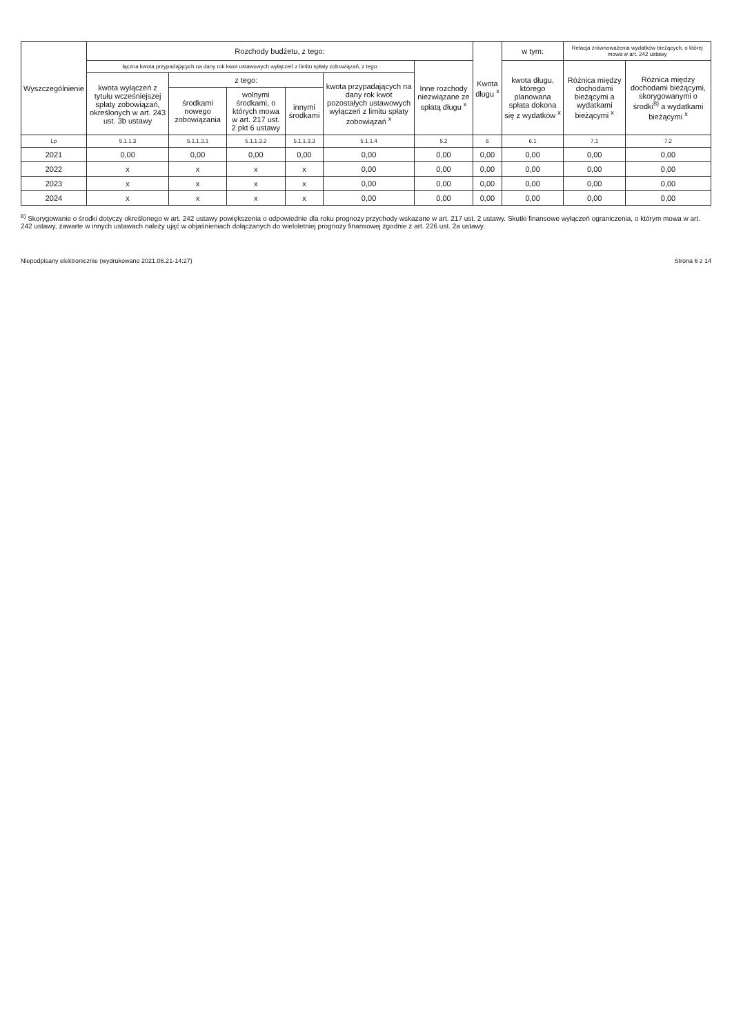| Wyszczególnienie | Rozchody budżetu, z tego: | | | | | | Kwota długu <sup>x</sup> | w tym: | Relacja zrównoważenia wydatków bieżących, o której mowa w art. 242 ustawy | |
| --- | --- | --- | --- | --- | --- | --- | --- | --- | --- | --- |
| | łączna kwota przypadających na dany rok kwot ustawowych wyłączeń z limitu spłaty zobowiązań, z tego: | | | | | Inne rozchody niezwiązane ze spłatą długu <sup>x</sup> | | kwota długu, którego planowana spłata dokona się z wydatków <sup>x</sup> | Różnica między dochodami bieżącymi a wydatkami bieżącymi <sup>x</sup> | Różnica między dochodami bieżącymi, skorygowanymi o środki<sup>8)</sup> a wydatkami bieżącymi <sup>x</sup> |
| | kwota wyłączeń z tytułu wcześniejszej spłaty zobowiązań, określonych w art. 243 ust. 3b ustawy | z tego: | | | kwota przypadających na dany rok kwot pozostałych ustawowych wyłączeń z limitu spłaty zobowiązań <sup>x</sup> | | | | | |
| | | środkami nowego zobowiązania | wolnymi środkami, o których mowa w art. 217 ust. 2 pkt 6 ustawy | innymi środkami | | | | | | |
| Lp | 5.1.1.3 | 5.1.1.3.1 | 5.1.1.3.2 | 5.1.1.3.3 | 5.1.1.4 | 5.2 | 6 | 6.1 | 7.1 | 7.2 |
| 2021 | 0,00 | 0,00 | 0,00 | 0,00 | 0,00 | 0,00 | 0,00 | 0,00 | 0,00 | 0,00 |
| 2022 | x | x | x | x | 0,00 | 0,00 | 0,00 | 0,00 | 0,00 | 0,00 |
| 2023 | x | x | x | x | 0,00 | 0,00 | 0,00 | 0,00 | 0,00 | 0,00 |
| 2024 | x | x | x | x | 0,00 | 0,00 | 0,00 | 0,00 | 0,00 | 0,00 |
<sup>8)</sup> Skorygowanie o środki dotyczy określonego w art. 242 ustawy powiększenia o odpowiednie dla roku prognozy przychody wskazane w art. 217 ust. 2 ustawy. Skutki finansowe wyłączeń ograniczenia, o którym mowa w art. 242 ustawy, zawarte w innych ustawach należy ująć w objaśnieniach dołączanych do wieloletniej prognozy finansowej zgodnie z art. 226 ust. 2a ustawy.
Niepodpisany elektronicznie (wydrukowano 2021.06.21-14:27) Strona 6 z 14